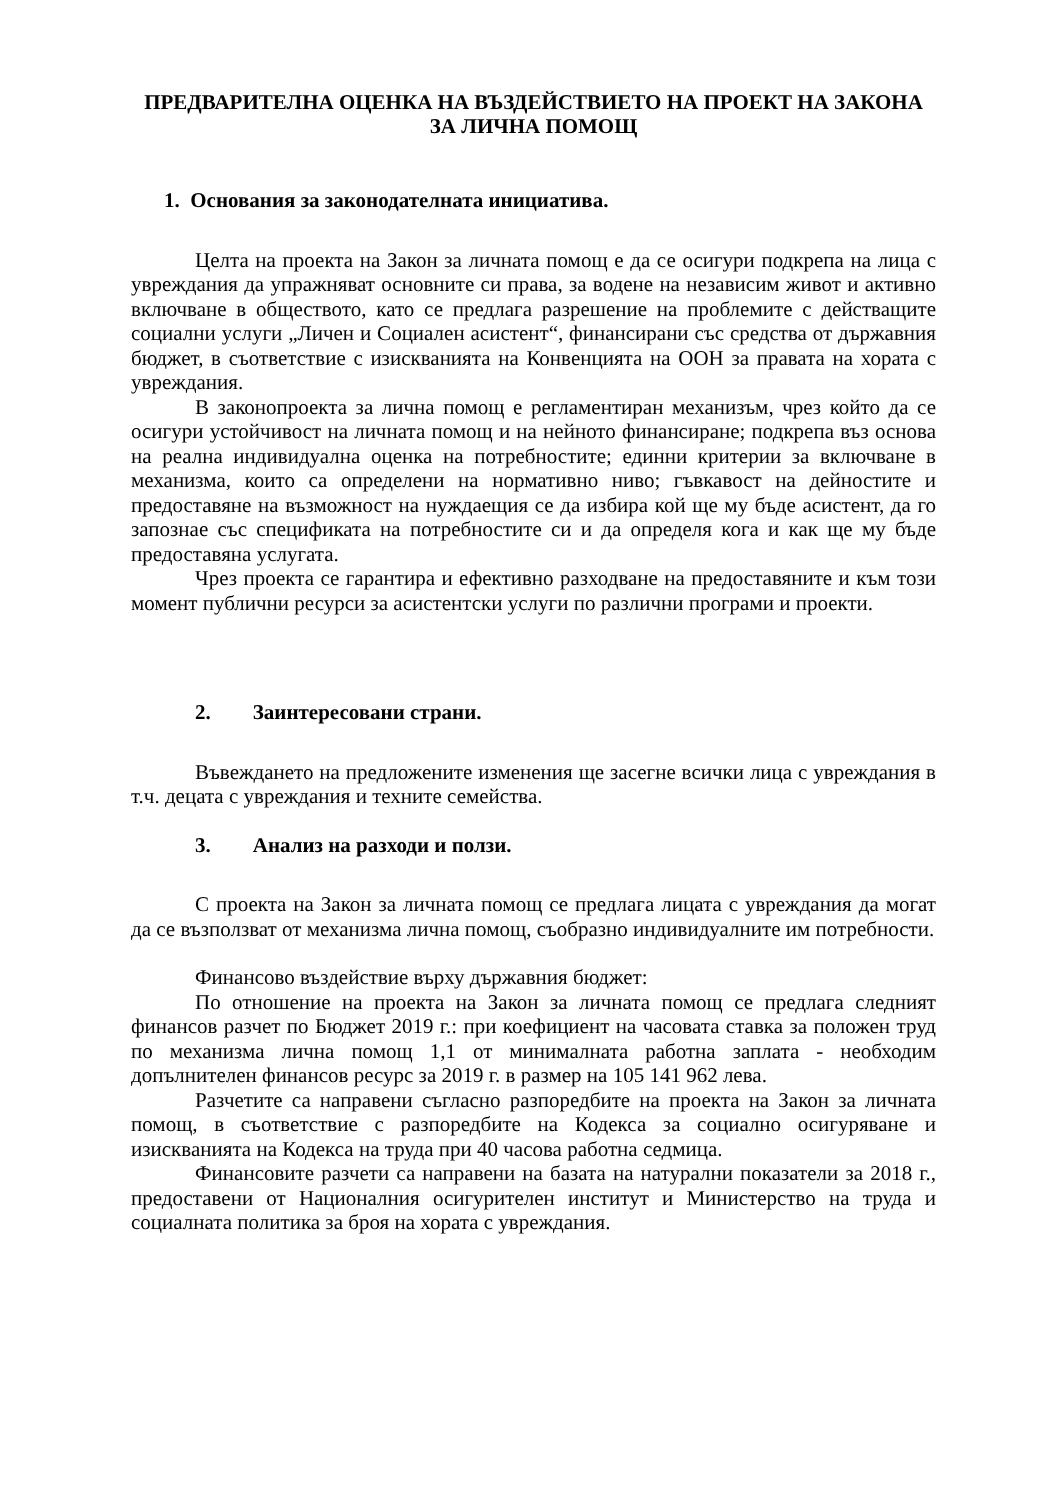ПРЕДВАРИТЕЛНА ОЦЕНКА НА ВЪЗДЕЙСТВИЕТО НА ПРОЕКТ НА ЗАКОНА ЗА ЛИЧНА ПОМОЩ
1. Основания за законодателната инициатива.
Целта на проекта на Закон за личната помощ е да се осигури подкрепа на лица с увреждания да упражняват основните си права, за водене на независим живот и активно включване в обществото, като се предлага разрешение на проблемите с действащите социални услуги „Личен и Социален асистент“, финансирани със средства от държавния бюджет, в съответствие с изискванията на Конвенцията на ООН за правата на хората с увреждания.
В законопроекта за лична помощ е регламентиран механизъм, чрез който да се осигури устойчивост на личната помощ и на нейното финансиране; подкрепа въз основа на реална индивидуална оценка на потребностите; единни критерии за включване в механизма, които са определени на нормативно ниво; гъвкавост на дейностите и предоставяне на възможност на нуждаещия се да избира кой ще му бъде асистент, да го запознае със спецификата на потребностите си и да определя кога и как ще му бъде предоставяна услугата.
Чрез проекта се гарантира и ефективно разходване на предоставяните и към този момент публични ресурси за асистентски услуги по различни програми и проекти.
2. Заинтересовани страни.
Въвеждането на предложените изменения ще засегне всички лица с увреждания в т.ч. децата с увреждания и техните семейства.
3. Анализ на разходи и ползи.
С проекта на Закон за личната помощ се предлага лицата с увреждания да могат да се възползват от механизма лична помощ, съобразно индивидуалните им потребности.
Финансово въздействие върху държавния бюджет:
По отношение на проекта на Закон за личната помощ се предлага следният финансов разчет по Бюджет 2019 г.: при коефициент на часовата ставка за положен труд по механизма лична помощ 1,1 от минималната работна заплата - необходим допълнителен финансов ресурс за 2019 г. в размер на 105 141 962 лева.
Разчетите са направени съгласно разпоредбите на проекта на Закон за личната помощ, в съответствие с разпоредбите на Кодекса за социално осигуряване и изискванията на Кодекса на труда при 40 часова работна седмица.
Финансовите разчети са направени на базата на натурални показатели за 2018 г., предоставени от Националния осигурителен институт и Министерство на труда и социалната политика за броя на хората с увреждания.